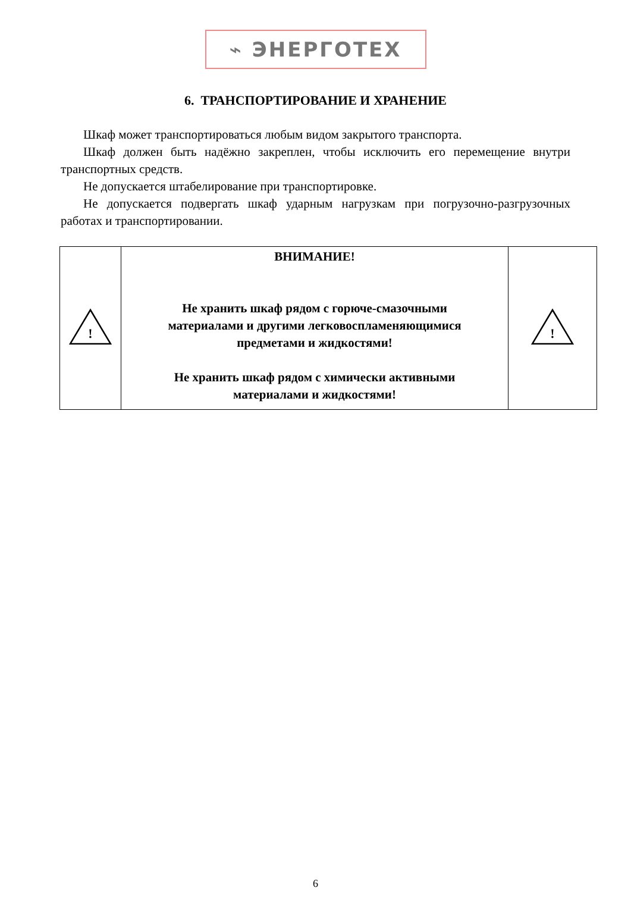⌁ ЭНЕРГОТЕХ
6. ТРАНСПОРТИРОВАНИЕ И ХРАНЕНИЕ
Шкаф может транспортироваться любым видом закрытого транспорта.
Шкаф должен быть надёжно закреплен, чтобы исключить его перемещение внутри транспортных средств.
Не допускается штабелирование при транспортировке.
Не допускается подвергать шкаф ударным нагрузкам при погрузочно-разгрузочных работах и транспортировании.
| ! | ВНИМАНИЕ! Не хранить шкаф рядом с горюче-смазочными материалами и другими легковоспламеняющимися предметами и жидкостями! Не хранить шкаф рядом с химически активными материалами и жидкостями! | ! |
6